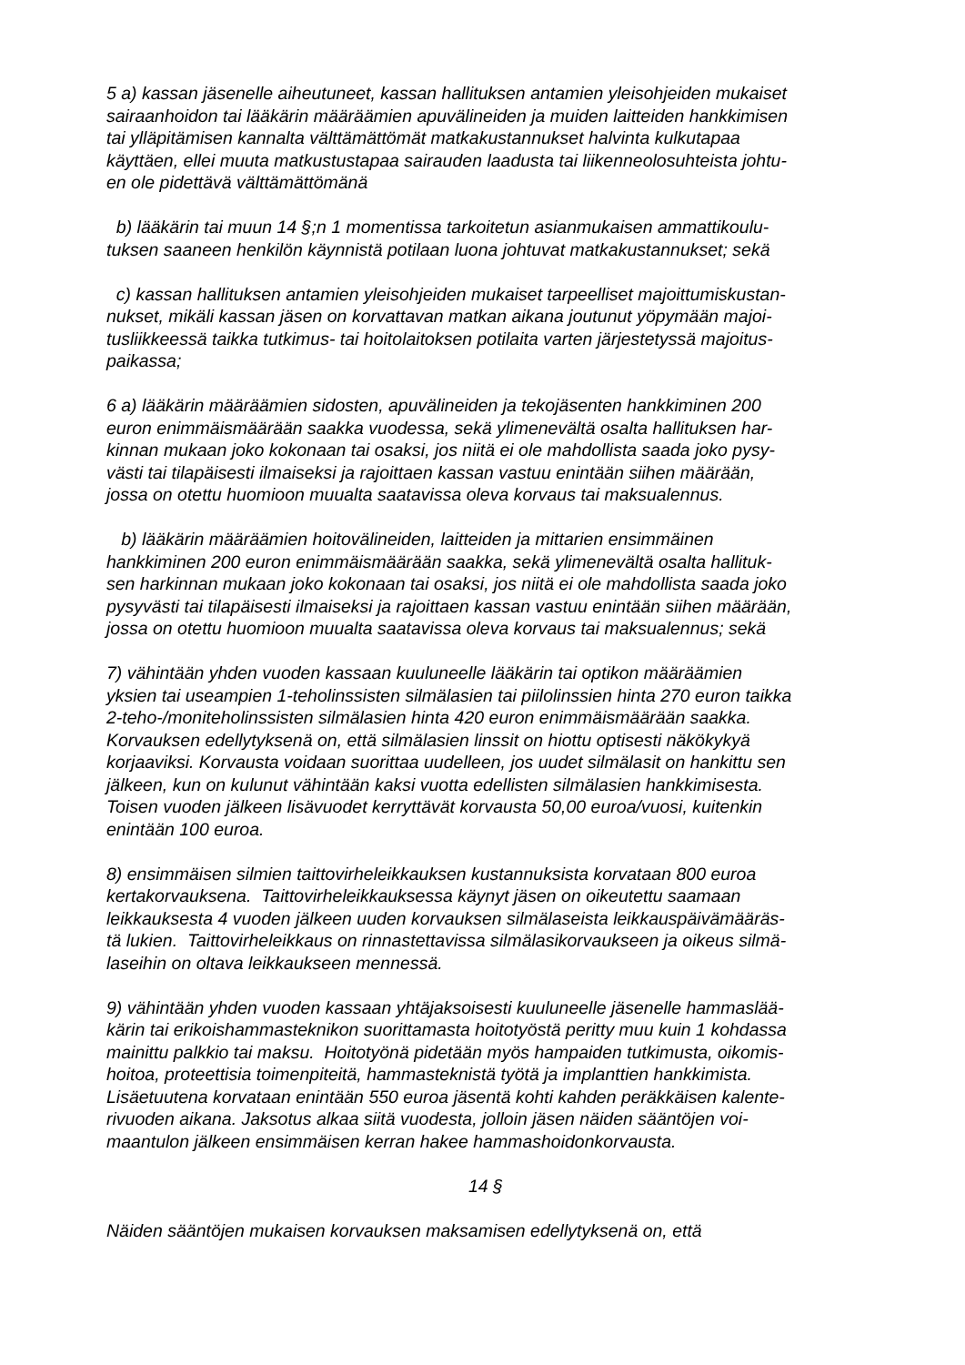5 a) kassan jäsenelle aiheutuneet, kassan hallituksen antamien yleisohjeiden mukaiset
sairaanhoidon tai lääkärin määräämien apuvälineiden ja muiden laitteiden hankkimisen
tai ylläpitämisen kannalta välttämättömät matkakustannukset halvinta kulkutapaa
käyttäen, ellei muuta matkustustapaa sairauden laadusta tai liikenneolosuhteista johtu-
en ole pidettävä välttämättömänä
b) lääkärin tai muun 14 §;n 1 momentissa tarkoitetun asianmukaisen ammattikoulu-
tuksen saaneen henkilön käynnistä potilaan luona johtuvat matkakustannukset; sekä
c) kassan hallituksen antamien yleisohjeiden mukaiset tarpeelliset majoittumiskustan-
nukset, mikäli kassan jäsen on korvattavan matkan aikana joutunut yöpymään majoi-
tusliikkeessä taikka tutkimus- tai hoitolaitoksen potilaita varten järjestetyssä majoitus-
paikassa;
6 a) lääkärin määräämien sidosten, apuvälineiden ja tekojäsenten hankkiminen 200
euron enimmäismäärään saakka vuodessa, sekä ylimenevältä osalta hallituksen har-
kinnan mukaan joko kokonaan tai osaksi, jos niitä ei ole mahdollista saada joko pysy-
västi tai tilapäisesti ilmaiseksi ja rajoittaen kassan vastuu enintään siihen määrään,
jossa on otettu huomioon muualta saatavissa oleva korvaus tai maksualennus.
b) lääkärin määräämien hoitovälineiden, laitteiden ja mittarien ensimmäinen
hankkiminen 200 euron enimmäismäärään saakka, sekä ylimenevältä osalta hallituk-
sen harkinnan mukaan joko kokonaan tai osaksi, jos niitä ei ole mahdollista saada joko
pysyvästi tai tilapäisesti ilmaiseksi ja rajoittaen kassan vastuu enintään siihen määrään,
jossa on otettu huomioon muualta saatavissa oleva korvaus tai maksualennus; sekä
7) vähintään yhden vuoden kassaan kuuluneelle lääkärin tai optikon määräämien
yksien tai useampien 1-teholinssisten silmälasien tai piilolinssien hinta 270 euron taikka
2-teho-/moniteholinssisten silmälasien hinta 420 euron enimmäismäärään saakka.
Korvauksen edellytyksenä on, että silmälasien linssit on hiottu optisesti näkökykyä
korjaaviksi. Korvausta voidaan suorittaa uudelleen, jos uudet silmälasit on hankittu sen
jälkeen, kun on kulunut vähintään kaksi vuotta edellisten silmälasien hankkimisesta.
Toisen vuoden jälkeen lisävuodet kerryttävät korvausta 50,00 euroa/vuosi, kuitenkin
enintään 100 euroa.
8) ensimmäisen silmien taittovirheleikkauksen kustannuksista korvataan 800 euroa
kertakorvauksena. Taittovirheleikkauksessa käynyt jäsen on oikeutettu saamaan
leikkauksesta 4 vuoden jälkeen uuden korvauksen silmälaseista leikkauspäivämääräs-
tä lukien. Taittovirheleikkaus on rinnastettavissa silmälasikorvaukseen ja oikeus silmä-
laseihin on oltava leikkaukseen mennessä.
9) vähintään yhden vuoden kassaan yhtäjaksoisesti kuuluneelle jäsenelle hammaslää-
kärin tai erikoishammasteknikon suorittamasta hoitotyöstä peritty muu kuin 1 kohdassa
mainittu palkkio tai maksu. Hoitotyönä pidetään myös hampaiden tutkimusta, oikomis-
hoitoa, proteettisia toimenpiteitä, hammasteknistä työtä ja implanttien hankkimista.
Lisäetuutena korvataan enintään 550 euroa jäsentä kohti kahden peräkkäisen kalente-
rivuoden aikana. Jaksotus alkaa siitä vuodesta, jolloin jäsen näiden sääntöjen voi-
maantulon jälkeen ensimmäisen kerran hakee hammashoidonkorvausta.
14 §
Näiden sääntöjen mukaisen korvauksen maksamisen edellytyksenä on, että